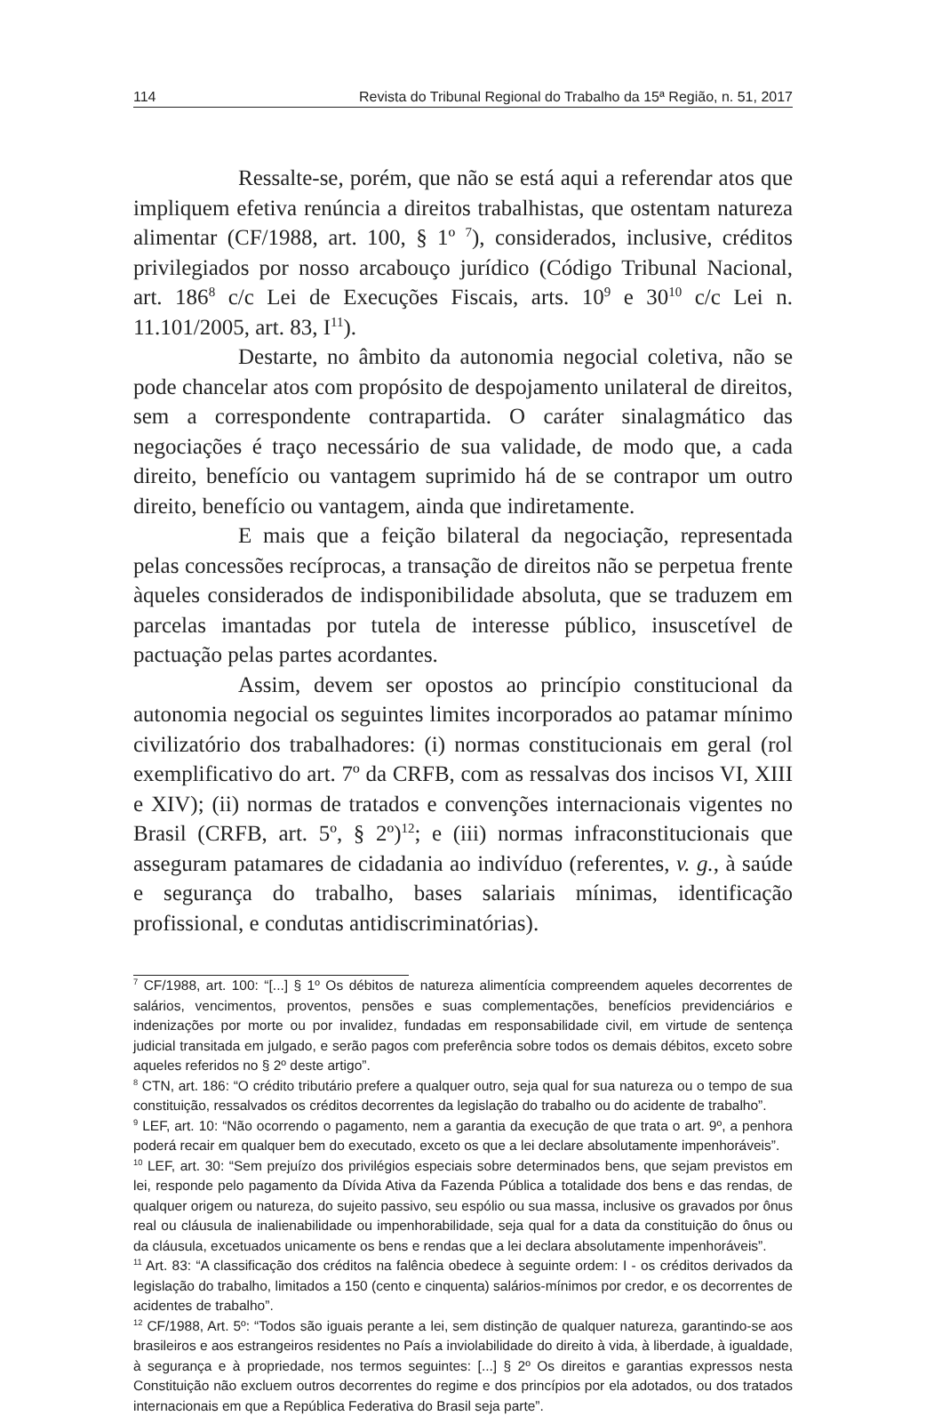114 Revista do Tribunal Regional do Trabalho da 15ª Região, n. 51, 2017
Ressalte-se, porém, que não se está aqui a referendar atos que impliquem efetiva renúncia a direitos trabalhistas, que ostentam natureza alimentar (CF/1988, art. 100, § 1º <sup>7</sup>), considerados, inclusive, créditos privilegiados por nosso arcabouço jurídico (Código Tribunal Nacional, art. 186<sup>8</sup> c/c Lei de Execuções Fiscais, arts. 10<sup>9</sup> e 30<sup>10</sup> c/c Lei n. 11.101/2005, art. 83, I<sup>11</sup>).
Destarte, no âmbito da autonomia negocial coletiva, não se pode chancelar atos com propósito de despojamento unilateral de direitos, sem a correspondente contrapartida. O caráter sinalagmático das negociações é traço necessário de sua validade, de modo que, a cada direito, benefício ou vantagem suprimido há de se contrapor um outro direito, benefício ou vantagem, ainda que indiretamente.
E mais que a feição bilateral da negociação, representada pelas concessões recíprocas, a transação de direitos não se perpetua frente àqueles considerados de indisponibilidade absoluta, que se traduzem em parcelas imantadas por tutela de interesse público, insuscetível de pactuação pelas partes acordantes.
Assim, devem ser opostos ao princípio constitucional da autonomia negocial os seguintes limites incorporados ao patamar mínimo civilizatório dos trabalhadores: (i) normas constitucionais em geral (rol exemplificativo do art. 7º da CRFB, com as ressalvas dos incisos VI, XIII e XIV); (ii) normas de tratados e convenções internacionais vigentes no Brasil (CRFB, art. 5º, § 2º)<sup>12</sup>; e (iii) normas infraconstitucionais que asseguram patamares de cidadania ao indivíduo (referentes, v. g., à saúde e segurança do trabalho, bases salariais mínimas, identificação profissional, e condutas antidiscriminatórias).
<sup>7</sup> CF/1988, art. 100: “[...] § 1º Os débitos de natureza alimentícia compreendem aqueles decorrentes de salários, vencimentos, proventos, pensões e suas complementações, benefícios previdenciários e indenizações por morte ou por invalidez, fundadas em responsabilidade civil, em virtude de sentença judicial transitada em julgado, e serão pagos com preferência sobre todos os demais débitos, exceto sobre aqueles referidos no § 2º deste artigo”.
<sup>8</sup> CTN, art. 186: “O crédito tributário prefere a qualquer outro, seja qual for sua natureza ou o tempo de sua constituição, ressalvados os créditos decorrentes da legislação do trabalho ou do acidente de trabalho”.
<sup>9</sup> LEF, art. 10: “Não ocorrendo o pagamento, nem a garantia da execução de que trata o art. 9º, a penhora poderá recair em qualquer bem do executado, exceto os que a lei declare absolutamente impenhoráveis”.
<sup>10</sup> LEF, art. 30: “Sem prejuízo dos privilégios especiais sobre determinados bens, que sejam previstos em lei, responde pelo pagamento da Dívida Ativa da Fazenda Pública a totalidade dos bens e das rendas, de qualquer origem ou natureza, do sujeito passivo, seu espólio ou sua massa, inclusive os gravados por ônus real ou cláusula de inalienabilidade ou impenhorabilidade, seja qual for a data da constituição do ônus ou da cláusula, excetuados unicamente os bens e rendas que a lei declara absolutamente impenhoráveis”.
<sup>11</sup> Art. 83: “A classificação dos créditos na falência obedece à seguinte ordem: I - os créditos derivados da legislação do trabalho, limitados a 150 (cento e cinquenta) salários-mínimos por credor, e os decorrentes de acidentes de trabalho”.
<sup>12</sup> CF/1988, Art. 5º: “Todos são iguais perante a lei, sem distinção de qualquer natureza, garantindo-se aos brasileiros e aos estrangeiros residentes no País a inviolabilidade do direito à vida, à liberdade, à igualdade, à segurança e à propriedade, nos termos seguintes: [...] § 2º Os direitos e garantias expressos nesta Constituição não excluem outros decorrentes do regime e dos princípios por ela adotados, ou dos tratados internacionais em que a República Federativa do Brasil seja parte”.